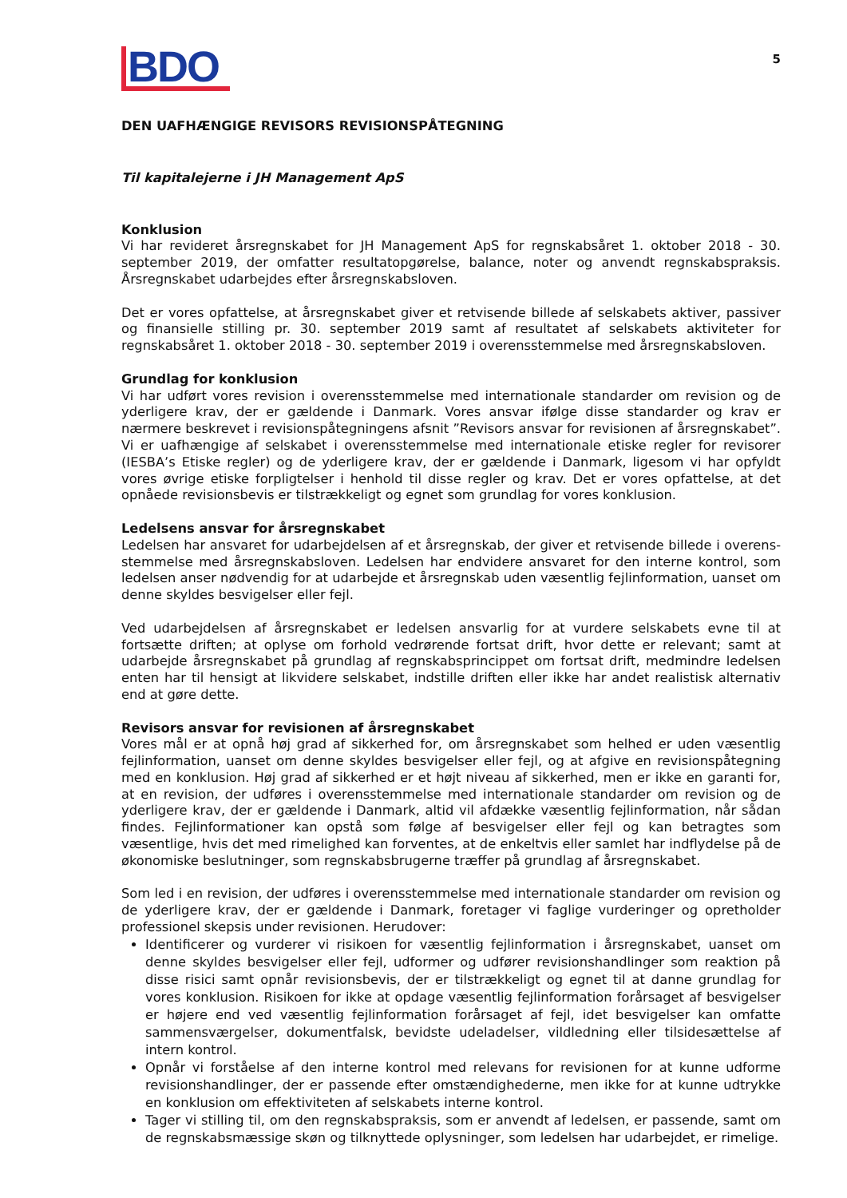BDO
5
DEN UAFHÆNGIGE REVISORS REVISIONSPÅTEGNING
Til kapitalejerne i JH Management ApS
Konklusion
Vi har revideret årsregnskabet for JH Management ApS for regnskabsåret 1. oktober 2018 - 30. september 2019, der omfatter resultatopgørelse, balance, noter og anvendt regnskabspraksis. Årsregn­skabet udarbejdes efter årsregnskabsloven.
Det er vores opfattelse, at årsregnskabet giver et retvisende billede af selskabets aktiver, passiver og finansielle stilling pr. 30. september 2019 samt af resultatet af selskabets aktiviteter for regnskabsåret 1. oktober 2018 - 30. september 2019 i overensstemmelse med årsregnskabsloven.
Grundlag for konklusion
Vi har udført vores revision i overensstemmelse med internationale standarder om revision og de yderligere krav, der er gældende i Danmark. Vores ansvar ifølge disse standarder og krav er nærmere beskrevet i revisionspåtegningens afsnit ”Revisors ansvar for revisionen af årsregnskabet”. Vi er uafhængige af selskabet i overensstemmelse med internationale etiske regler for revisorer (IESBA’s Etiske regler) og de yderligere krav, der er gældende i Danmark, ligesom vi har opfyldt vores øvrige etiske forpligtelser i henhold til disse regler og krav. Det er vores opfattelse, at det opnåede revisionsbevis er tilstrækkeligt og egnet som grundlag for vores konklusion.
Ledelsens ansvar for årsregnskabet
Ledelsen har ansvaret for udarbejdelsen af et årsregnskab, der giver et retvisende billede i overens­stemmelse med årsregnskabsloven. Ledelsen har endvidere ansvaret for den interne kontrol, som ledelsen anser nødvendig for at udarbejde et årsregnskab uden væsentlig fejlinformation, uanset om denne skyldes besvigelser eller fejl.
Ved udarbejdelsen af årsregnskabet er ledelsen ansvarlig for at vurdere selskabets evne til at fortsætte driften; at oplyse om forhold vedrørende fortsat drift, hvor dette er relevant; samt at udarbejde års­regnskabet på grundlag af regnskabsprincippet om fortsat drift, medmindre ledelsen enten har til hensigt at likvidere selskabet, indstille driften eller ikke har andet realistisk alternativ end at gøre dette.
Revisors ansvar for revisionen af årsregnskabet
Vores mål er at opnå høj grad af sikkerhed for, om årsregnskabet som helhed er uden væsentlig fejlinformation, uanset om denne skyldes besvigelser eller fejl, og at afgive en revisionspåtegning med en konklusion. Høj grad af sikkerhed er et højt niveau af sikkerhed, men er ikke en garanti for, at en revision, der udføres i overensstemmelse med internationale standarder om revision og de yderligere krav, der er gældende i Danmark, altid vil afdække væsentlig fejlinformation, når sådan findes. Fejlinformationer kan opstå som følge af besvigelser eller fejl og kan betragtes som væsentlige, hvis det med rimelighed kan forventes, at de enkeltvis eller samlet har indflydelse på de økonomiske beslutninger, som regnskabsbrugerne træffer på grundlag af årsregnskabet.
Som led i en revision, der udføres i overensstemmelse med internationale standarder om revision og de yderligere krav, der er gældende i Danmark, foretager vi faglige vurderinger og opretholder professionel skepsis under revisionen. Herudover:
Identificerer og vurderer vi risikoen for væsentlig fejlinformation i årsregnskabet, uanset om denne skyldes besvigelser eller fejl, udformer og udfører revisionshandlinger som reaktion på disse risici samt opnår revisionsbevis, der er tilstrækkeligt og egnet til at danne grundlag for vores konklusion. Risikoen for ikke at opdage væsentlig fejlinformation forårsaget af besvigelser er højere end ved væsentlig fejlinformation forårsaget af fejl, idet besvigelser kan omfatte sammensværgelser, dokumentfalsk, bevidste udeladelser, vildledning eller tilsidesættelse af intern kontrol.
Opnår vi forståelse af den interne kontrol med relevans for revisionen for at kunne udforme revisionshandlinger, der er passende efter omstændighederne, men ikke for at kunne udtrykke en konklusion om effektiviteten af selskabets interne kontrol.
Tager vi stilling til, om den regnskabspraksis, som er anvendt af ledelsen, er passende, samt om de regnskabsmæssige skøn og tilknyttede oplysninger, som ledelsen har udarbejdet, er rimelige.